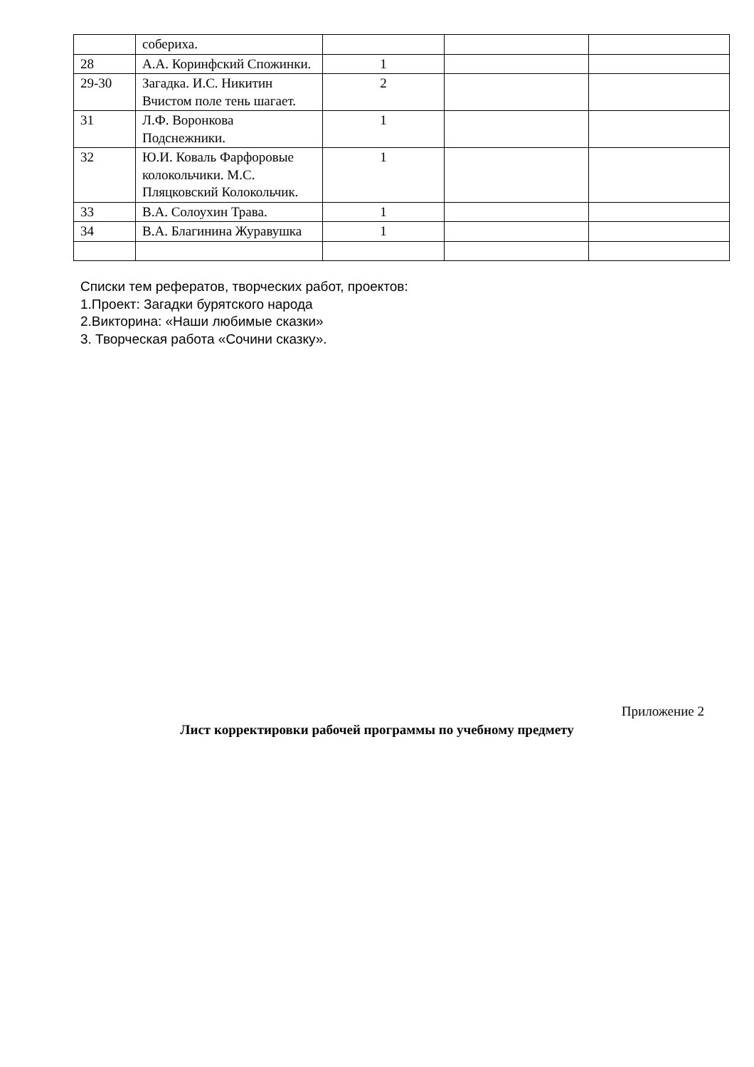| | собериха. | | | |
| 28 | А.А. Коринфский Спожинки. | 1 | | |
| 29-30 | Загадка. И.С. Никитин Вчистом поле тень шагает. | 2 | | |
| 31 | Л.Ф. Воронкова Подснежники. | 1 | | |
| 32 | Ю.И. Коваль Фарфоровые колокольчики. М.С. Пляцковский Колокольчик. | 1 | | |
| 33 | В.А. Солоухин Трава. | 1 | | |
| 34 | В.А. Благинина Журавушка | 1 | | |
Списки тем рефератов, творческих работ, проектов:
1.Проект: Загадки бурятского народа
2.Викторина: «Наши любимые сказки»
3. Творческая работа «Сочини сказку».
Приложение 2
Лист корректировки рабочей программы по учебному предмету